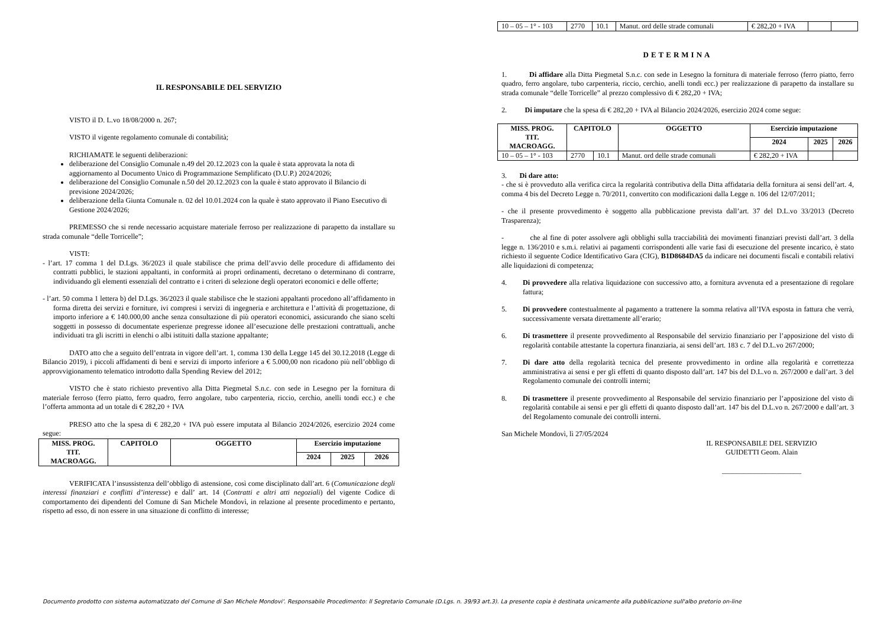IL RESPONSABILE DEL SERVIZIO
VISTO il D. L.vo 18/08/2000 n. 267;
VISTO il vigente regolamento comunale di contabilità;
RICHIAMATE le seguenti deliberazioni:
deliberazione del Consiglio Comunale n.49 del 20.12.2023 con la quale è stata approvata la nota di aggiornamento al Documento Unico di Programmazione Semplificato (D.U.P.) 2024/2026;
deliberazione del Consiglio Comunale n.50 del 20.12.2023 con la quale è stato approvato il Bilancio di previsione 2024/2026;
deliberazione della Giunta Comunale n. 02 del 10.01.2024 con la quale è stato approvato il Piano Esecutivo di Gestione 2024/2026;
PREMESSO che si rende necessario acquistare materiale ferroso per realizzazione di parapetto da installare su strada comunale “delle Torricelle”;
VISTI:
- l’art. 17 comma 1 del D.Lgs. 36/2023 il quale stabilisce che prima dell’avvio delle procedure di affidamento dei contratti pubblici, le stazioni appaltanti, in conformità ai propri ordinamenti, decretano o determinano di contrarre, individuando gli elementi essenziali del contratto e i criteri di selezione degli operatori economici e delle offerte;
- l’art. 50 comma 1 lettera b) del D.Lgs. 36/2023 il quale stabilisce che le stazioni appaltanti procedono all’affidamento in forma diretta dei servizi e forniture, ivi compresi i servizi di ingegneria e architettura e l’attività di progettazione, di importo inferiore a € 140.000,00 anche senza consultazione di più operatori economici, assicurando che siano scelti soggetti in possesso di documentate esperienze pregresse idonee all’esecuzione delle prestazioni contrattuali, anche individuati tra gli iscritti in elenchi o albi istituiti dalla stazione appaltante;
DATO atto che a seguito dell’entrata in vigore dell’art. 1, comma 130 della Legge 145 del 30.12.2018 (Legge di Bilancio 2019), i piccoli affidamenti di beni e servizi di importo inferiore a € 5.000,00 non ricadono più nell’obbligo di approvvigionamento telematico introdotto dalla Spending Review del 2012;
VISTO che è stato richiesto preventivo alla Ditta Piegmetal S.n.c. con sede in Lesegno per la fornitura di materiale ferroso (ferro piatto, ferro quadro, ferro angolare, tubo carpenteria, riccio, cerchio, anelli tondi ecc.) e che l’offerta ammonta ad un totale di € 282,20 + IVA
PRESO atto che la spesa di € 282,20 + IVA può essere imputata al Bilancio 2024/2026, esercizio 2024 come segue:
| MISS. PROG. TIT. MACROAGG. | CAPITOLO | OGGETTO | Esercizio imputazione | | |
| --- | --- | --- | --- | --- | --- |
| | | | 2024 | 2025 | 2026 |
VERIFICATA l’insussistenza dell’obbligo di astensione, così come disciplinato dall’art. 6 (Comunicazione degli interessi finanziari e conflitti d’interesse) e dall’ art. 14 (Contratti e altri atti negoziali) del vigente Codice di comportamento dei dipendenti del Comune di San Michele Mondovì, in relazione al presente procedimento e pertanto, rispetto ad esso, di non essere in una situazione di conflitto di interesse;
| 10 – 05 – 1° - 103 | 2770 | 10.1 | Manut. ord delle strade comunali | € 282,20 + IVA | | |
DETERMINA
1. Di affidare alla Ditta Piegmetal S.n.c. con sede in Lesegno la fornitura di materiale ferroso (ferro piatto, ferro quadro, ferro angolare, tubo carpenteria, riccio, cerchio, anelli tondi ecc.) per realizzazione di parapetto da installare su strada comunale “delle Torricelle” al prezzo complessivo di € 282,20 + IVA;
2. Di imputare che la spesa di € 282,20 + IVA al Bilancio 2024/2026, esercizio 2024 come segue:
| MISS. PROG. TIT. MACROAGG. | CAPITOLO | | OGGETTO | Esercizio imputazione | | |
| --- | --- | --- | --- | --- | --- | --- |
| | | | | 2024 | 2025 | 2026 |
| 10 – 05 – 1° - 103 | 2770 | 10.1 | Manut. ord delle strade comunali | € 282,20 + IVA | | |
3. Di dare atto:
- che si è provveduto alla verifica circa la regolarità contributiva della Ditta affidataria della fornitura ai sensi dell’art. 4, comma 4 bis del Decreto Legge n. 70/2011, convertito con modificazioni dalla Legge n. 106 del 12/07/2011;
- che il presente provvedimento è soggetto alla pubblicazione prevista dall’art. 37 del D.L.vo 33/2013 (Decreto Trasparenza);
- che al fine di poter assolvere agli obblighi sulla tracciabilità dei movimenti finanziari previsti dall’art. 3 della legge n. 136/2010 e s.m.i. relativi ai pagamenti corrispondenti alle varie fasi di esecuzione del presente incarico, è stato richiesto il seguente Codice Identificativo Gara (CIG), B1D8684DA5 da indicare nei documenti fiscali e contabili relativi alle liquidazioni di competenza;
4. Di provvedere alla relativa liquidazione con successivo atto, a fornitura avvenuta ed a presentazione di regolare fattura;
5. Di provvedere contestualmente al pagamento a trattenere la somma relativa all’IVA esposta in fattura che verrà, successivamente versata direttamente all’erario;
6. Di trasmettere il presente provvedimento al Responsabile del servizio finanziario per l’apposizione del visto di regolarità contabile attestante la copertura finanziaria, ai sensi dell’art. 183 c. 7 del D.L.vo 267/2000;
7. Di dare atto della regolarità tecnica del presente provvedimento in ordine alla regolarità e correttezza amministrativa ai sensi e per gli effetti di quanto disposto dall’art. 147 bis del D.L.vo n. 267/2000 e dall’art. 3 del Regolamento comunale dei controlli interni;
8. Di trasmettere il presente provvedimento al Responsabile del servizio finanziario per l’apposizione del visto di regolarità contabile ai sensi e per gli effetti di quanto disposto dall’art. 147 bis del D.L.vo n. 267/2000 e dall’art. 3 del Regolamento comunale dei controlli interni.
San Michele Mondovì, lì 27/05/2024
IL RESPONSABILE DEL SERVIZIO
GUIDETTI Geom. Alain
______________________
Documento prodotto con sistema automatizzato del Comune di San Michele Mondovi'. Responsabile Procedimento: Il Segretario Comunale (D.Lgs. n. 39/93 art.3). La presente copia è destinata unicamente alla pubblicazione sull'albo pretorio on-line